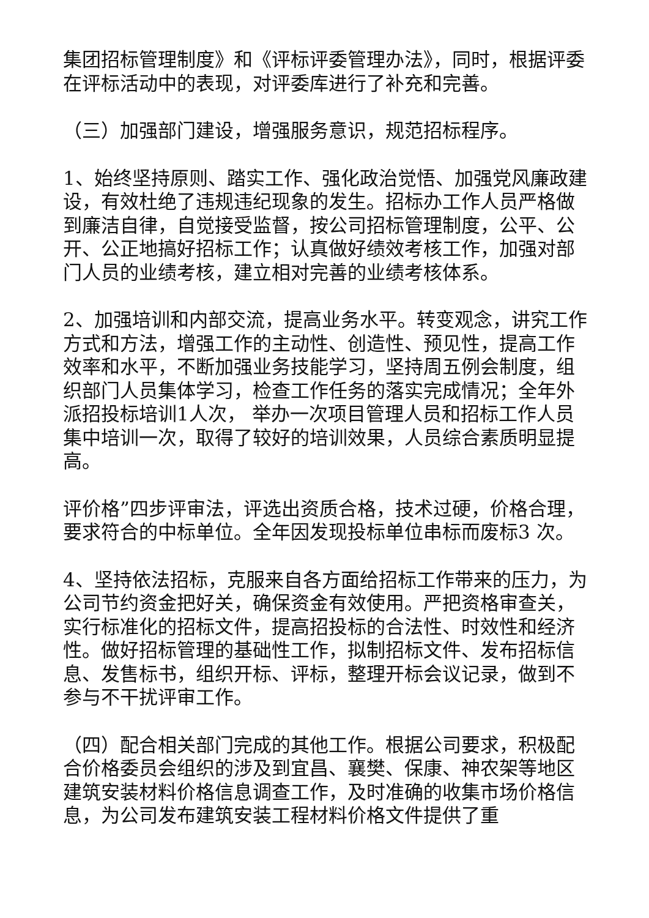集团招标管理制度》和《评标评委管理办法》，同时，根据评委在评标活动中的表现，对评委库进行了补充和完善。
（三）加强部门建设，增强服务意识，规范招标程序。
1、始终坚持原则、踏实工作、强化政治觉悟、加强党风廉政建设，有效杜绝了违规违纪现象的发生。招标办工作人员严格做到廉洁自律，自觉接受监督，按公司招标管理制度，公平、公开、公正地搞好招标工作；认真做好绩效考核工作，加强对部门人员的业绩考核，建立相对完善的业绩考核体系。
2、加强培训和内部交流，提高业务水平。转变观念，讲究工作方式和方法，增强工作的主动性、创造性、预见性，提高工作效率和水平，不断加强业务技能学习，坚持周五例会制度，组织部门人员集体学习，检查工作任务的落实完成情况；全年外派招投标培训1人次， 举办一次项目管理人员和招标工作人员集中培训一次，取得了较好的培训效果，人员综合素质明显提高。
评价格”四步评审法，评选出资质合格，技术过硬，价格合理，要求符合的中标单位。全年因发现投标单位串标而废标3 次。
4、坚持依法招标，克服来自各方面给招标工作带来的压力，为公司节约资金把好关，确保资金有效使用。严把资格审查关，实行标准化的招标文件，提高招投标的合法性、时效性和经济性。做好招标管理的基础性工作，拟制招标文件、发布招标信息、发售标书，组织开标、评标，整理开标会议记录，做到不参与不干扰评审工作。
（四）配合相关部门完成的其他工作。根据公司要求，积极配合价格委员会组织的涉及到宜昌、襄樊、保康、神农架等地区建筑安装材料价格信息调查工作，及时准确的收集市场价格信息，为公司发布建筑安装工程材料价格文件提供了重